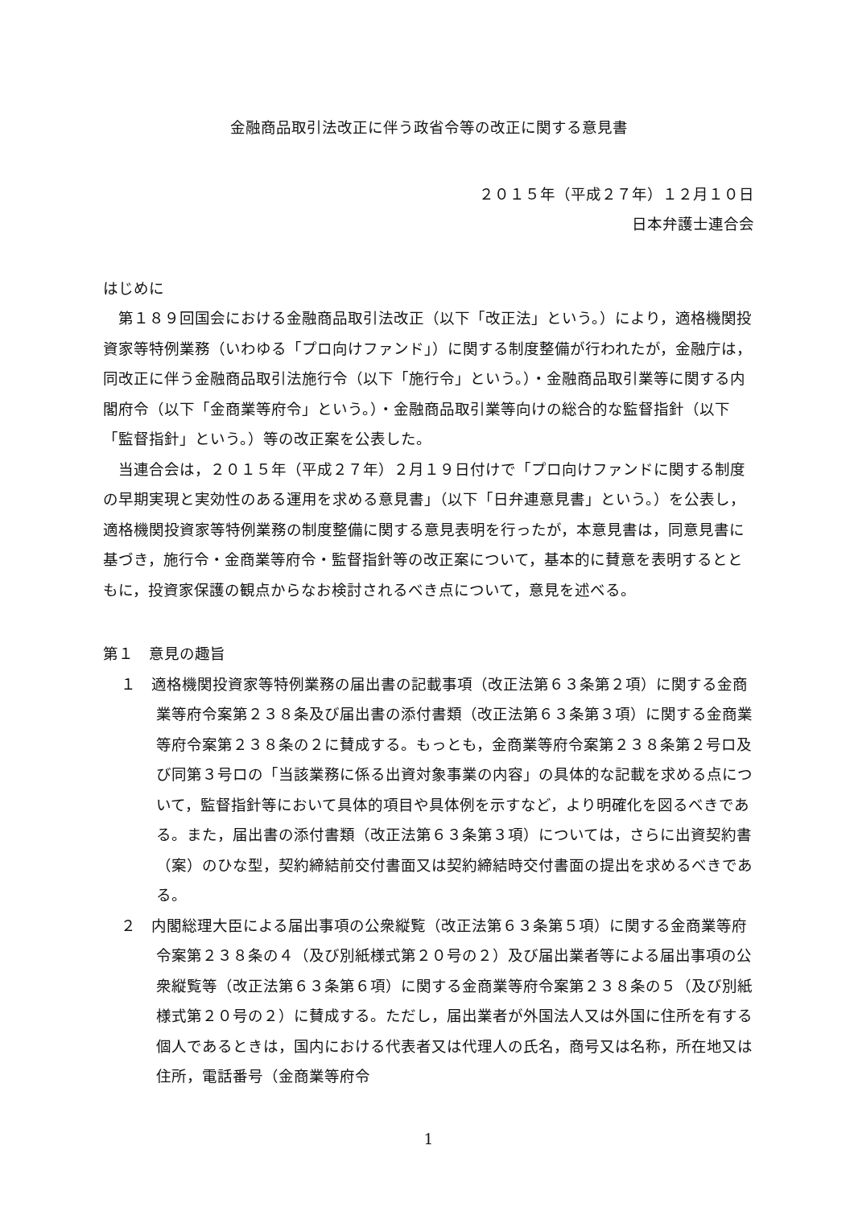金融商品取引法改正に伴う政省令等の改正に関する意見書
２０１５年（平成２７年）１２月１０日
日本弁護士連合会
はじめに
第１８９回国会における金融商品取引法改正（以下「改正法」という。）により，適格機関投資家等特例業務（いわゆる「プロ向けファンド」）に関する制度整備が行われたが，金融庁は，同改正に伴う金融商品取引法施行令（以下「施行令」という。）・金融商品取引業等に関する内閣府令（以下「金商業等府令」という。）・金融商品取引業等向けの総合的な監督指針（以下「監督指針」という。）等の改正案を公表した。
当連合会は，２０１５年（平成２７年）２月１９日付けで「プロ向けファンドに関する制度の早期実現と実効性のある運用を求める意見書」（以下「日弁連意見書」という。）を公表し，適格機関投資家等特例業務の制度整備に関する意見表明を行ったが，本意見書は，同意見書に基づき，施行令・金商業等府令・監督指針等の改正案について，基本的に賛意を表明するとともに，投資家保護の観点からなお検討されるべき点について，意見を述べる。
第１　意見の趣旨
１　適格機関投資家等特例業務の届出書の記載事項（改正法第６３条第２項）に関する金商業等府令案第２３８条及び届出書の添付書類（改正法第６３条第３項）に関する金商業等府令案第２３８条の２に賛成する。もっとも，金商業等府令案第２３８条第２号ロ及び同第３号ロの「当該業務に係る出資対象事業の内容」の具体的な記載を求める点について，監督指針等において具体的項目や具体例を示すなど，より明確化を図るべきである。また，届出書の添付書類（改正法第６３条第３項）については，さらに出資契約書（案）のひな型，契約締結前交付書面又は契約締結時交付書面の提出を求めるべきである。
２　内閣総理大臣による届出事項の公衆縦覧（改正法第６３条第５項）に関する金商業等府令案第２３８条の４（及び別紙様式第２０号の２）及び届出業者等による届出事項の公衆縦覧等（改正法第６３条第６項）に関する金商業等府令案第２３８条の５（及び別紙様式第２０号の２）に賛成する。ただし，届出業者が外国法人又は外国に住所を有する個人であるときは，国内における代表者又は代理人の氏名，商号又は名称，所在地又は住所，電話番号（金商業等府令
1